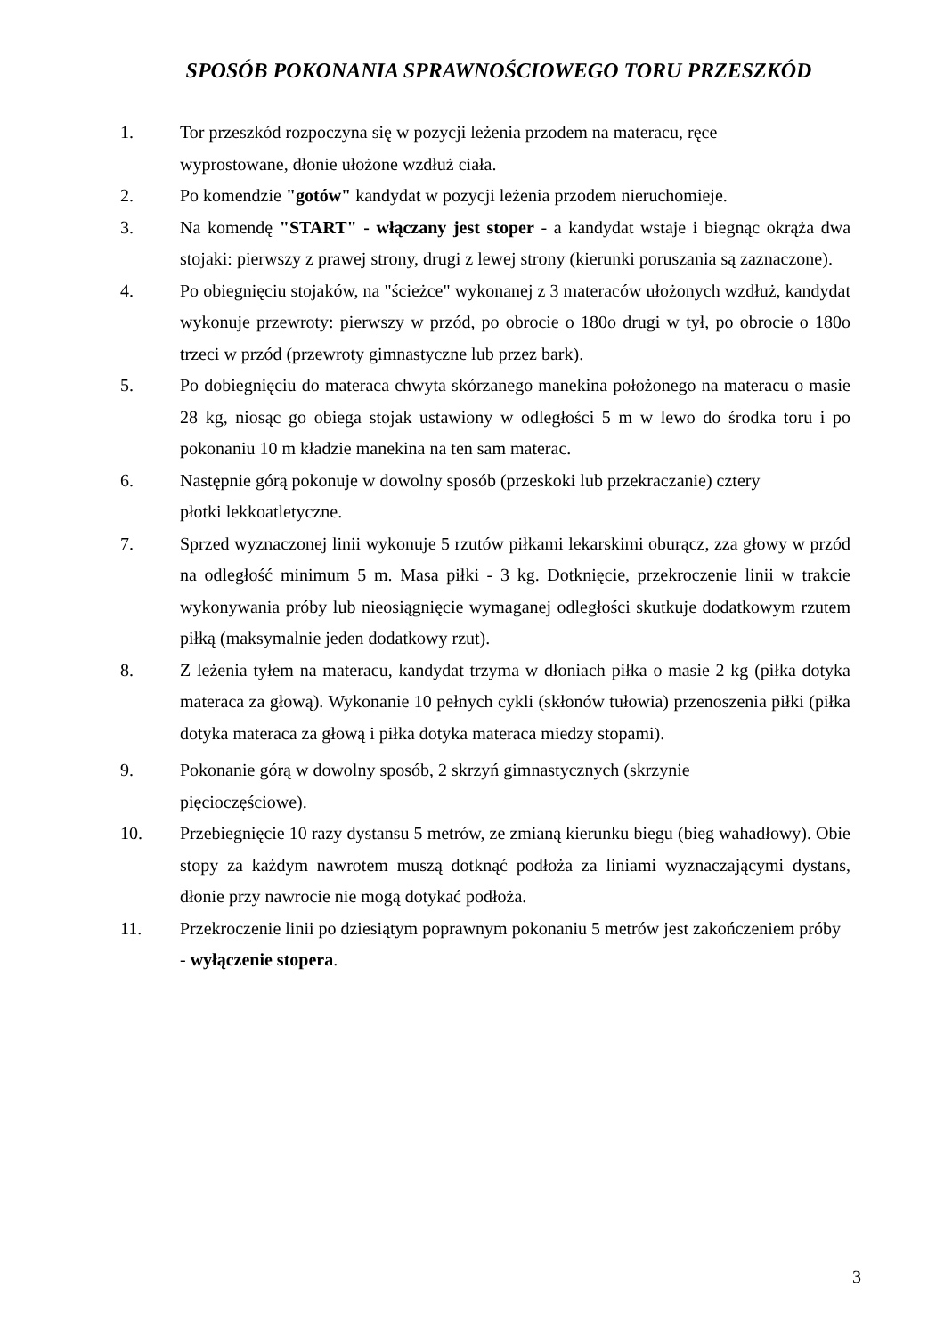SPOSÓB POKONANIA SPRAWNOŚCIOWEGO TORU PRZESZKÓD
1. Tor przeszkód rozpoczyna się w pozycji leżenia przodem na materacu, ręce
wyprostowane, dłonie ułożone wzdłuż ciała.
2. Po komendzie "gotów" kandydat w pozycji leżenia przodem nieruchomieje.
3. Na komendę "START" - włączany jest stoper - a kandydat wstaje i biegnąc okrąża dwa stojaki: pierwszy z prawej strony, drugi z lewej strony (kierunki poruszania są zaznaczone).
4. Po obiegnięciu stojaków, na "ścieżce" wykonanej z 3 materaców ułożonych wzdłuż, kandydat wykonuje przewroty: pierwszy w przód, po obrocie o 180o drugi w tył, po obrocie o 180o trzeci w przód (przewroty gimnastyczne lub przez bark).
5. Po dobiegnięciu do materaca chwyta skórzanego manekina położonego na materacu o masie 28 kg, niosąc go obiega stojak ustawiony w odległości 5 m w lewo do środka toru i po pokonaniu 10 m kładzie manekina na ten sam materac.
6. Następnie górą pokonuje w dowolny sposób (przeskoki lub przekraczanie) cztery
płotki lekkoatletyczne.
7. Sprzed wyznaczonej linii wykonuje 5 rzutów piłkami lekarskimi oburącz, zza głowy w przód na odległość minimum 5 m. Masa piłki - 3 kg. Dotknięcie, przekroczenie linii w trakcie wykonywania próby lub nieosiągnięcie wymaganej odległości skutkuje dodatkowym rzutem piłką (maksymalnie jeden dodatkowy rzut).
8. Z leżenia tyłem na materacu, kandydat trzyma w dłoniach piłka o masie 2 kg (piłka dotyka materaca za głową). Wykonanie 10 pełnych cykli (skłonów tułowia) przenoszenia piłki (piłka dotyka materaca za głową i piłka dotyka materaca miedzy stopami).
9. Pokonanie górą w dowolny sposób, 2 skrzyń gimnastycznych (skrzynie
pięcioczęściowe).
10. Przebiegnięcie 10 razy dystansu 5 metrów, ze zmianą kierunku biegu (bieg wahadłowy). Obie stopy za każdym nawrotem muszą dotknąć podłoża za liniami wyznaczającymi dystans, dłonie przy nawrocie nie mogą dotykać podłoża.
11. Przekroczenie linii po dziesiątym poprawnym pokonaniu 5 metrów jest zakończeniem próby - wyłączenie stopera.
3